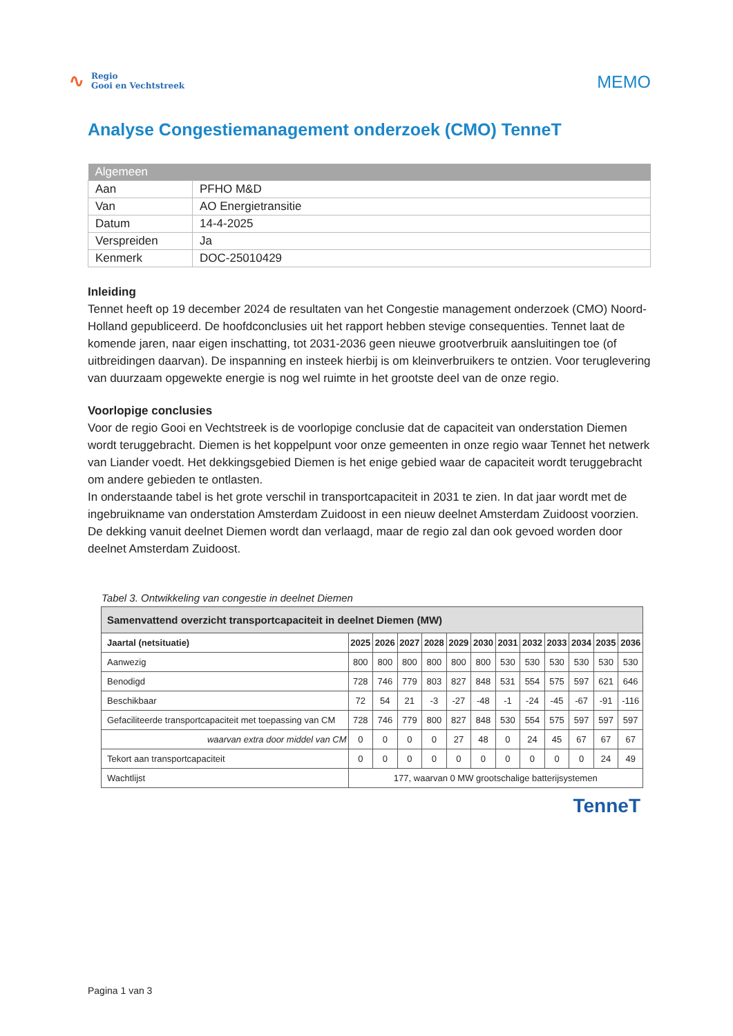∿
Regio
Gooi en Vechtstreek
MEMO
Analyse Congestiemanagement onderzoek (CMO) TenneT
| Algemeen | |
| --- | --- |
| Aan | PFHO M&D |
| Van | AO Energietransitie |
| Datum | 14-4-2025 |
| Verspreiden | Ja |
| Kenmerk | DOC-25010429 |
Inleiding
Tennet heeft op 19 december 2024 de resultaten van het Congestie management onderzoek (CMO) Noord-Holland gepubliceerd. De hoofdconclusies uit het rapport hebben stevige consequenties. Tennet laat de komende jaren, naar eigen inschatting, tot 2031-2036 geen nieuwe grootverbruik aansluitingen toe (of uitbreidingen daarvan). De inspanning en insteek hierbij is om kleinverbruikers te ontzien. Voor teruglevering van duurzaam opgewekte energie is nog wel ruimte in het grootste deel van de onze regio.
Voorlopige conclusies
Voor de regio Gooi en Vechtstreek is de voorlopige conclusie dat de capaciteit van onderstation Diemen wordt teruggebracht. Diemen is het koppelpunt voor onze gemeenten in onze regio waar Tennet het netwerk van Liander voedt. Het dekkingsgebied Diemen is het enige gebied waar de capaciteit wordt teruggebracht om andere gebieden te ontlasten.
In onderstaande tabel is het grote verschil in transportcapaciteit in 2031 te zien. In dat jaar wordt met de ingebruikname van onderstation Amsterdam Zuidoost in een nieuw deelnet Amsterdam Zuidoost voorzien. De dekking vanuit deelnet Diemen wordt dan verlaagd, maar de regio zal dan ook gevoed worden door deelnet Amsterdam Zuidoost.
Tabel 3. Ontwikkeling van congestie in deelnet Diemen
| Samenvattend overzicht transportcapaciteit in deelnet Diemen (MW) | | | | | | | | | | | | |
| --- | --- | --- | --- | --- | --- | --- | --- | --- | --- | --- | --- | --- |
| Jaartal (netsituatie) | 2025 | 2026 | 2027 | 2028 | 2029 | 2030 | 2031 | 2032 | 2033 | 2034 | 2035 | 2036 |
| Aanwezig | 800 | 800 | 800 | 800 | 800 | 800 | 530 | 530 | 530 | 530 | 530 | 530 |
| Benodigd | 728 | 746 | 779 | 803 | 827 | 848 | 531 | 554 | 575 | 597 | 621 | 646 |
| Beschikbaar | 72 | 54 | 21 | -3 | -27 | -48 | -1 | -24 | -45 | -67 | -91 | -116 |
| Gefaciliteerde transportcapaciteit met toepassing van CM | 728 | 746 | 779 | 800 | 827 | 848 | 530 | 554 | 575 | 597 | 597 | 597 |
| waarvan extra door middel van CM | 0 | 0 | 0 | 0 | 27 | 48 | 0 | 24 | 45 | 67 | 67 | 67 |
| Tekort aan transportcapaciteit | 0 | 0 | 0 | 0 | 0 | 0 | 0 | 0 | 0 | 0 | 24 | 49 |
| Wachtlijst | 177, waarvan 0 MW grootschalige batterijsystemen | | | | | | | | | | | |
TenneT
Pagina 1 van 3